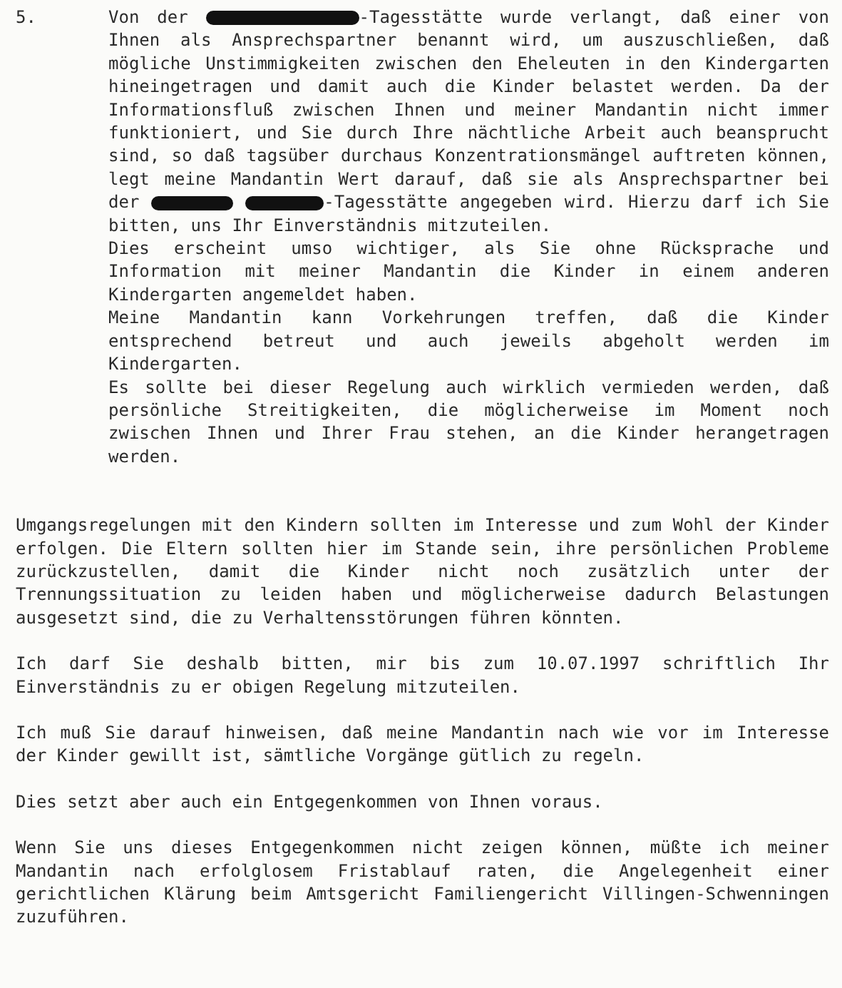5. Von der -Tagesstätte wurde verlangt, daß einer von Ihnen als Ansprechspartner benannt wird, um auszuschließen, daß mögliche Unstimmigkeiten zwischen den Eheleuten in den Kindergarten hineingetragen und damit auch die Kinder belastet werden. Da der Informationsfluß zwischen Ihnen und meiner Mandantin nicht immer funktioniert, und Sie durch Ihre nächtliche Arbeit auch beansprucht sind, so daß tagsüber durchaus Konzentrationsmängel auftreten können, legt meine Mandantin Wert darauf, daß sie als Ansprechspartner bei der -Tagesstätte angegeben wird. Hierzu darf ich Sie bitten, uns Ihr Einverständnis mitzuteilen.
Dies erscheint umso wichtiger, als Sie ohne Rücksprache und Information mit meiner Mandantin die Kinder in einem anderen Kindergarten angemeldet haben.
Meine Mandantin kann Vorkehrungen treffen, daß die Kinder entsprechend betreut und auch jeweils abgeholt werden im Kindergarten.
Es sollte bei dieser Regelung auch wirklich vermieden werden, daß persönliche Streitigkeiten, die möglicherweise im Moment noch zwischen Ihnen und Ihrer Frau stehen, an die Kinder herangetragen werden.
Umgangsregelungen mit den Kindern sollten im Interesse und zum Wohl der Kinder erfolgen. Die Eltern sollten hier im Stande sein, ihre persönlichen Probleme zurückzustellen, damit die Kinder nicht noch zusätzlich unter der Trennungssituation zu leiden haben und möglicherweise dadurch Belastungen ausgesetzt sind, die zu Verhaltensstörungen führen könnten.
Ich darf Sie deshalb bitten, mir bis zum 10.07.1997 schriftlich Ihr Einverständnis zu er obigen Regelung mitzuteilen.
Ich muß Sie darauf hinweisen, daß meine Mandantin nach wie vor im Interesse der Kinder gewillt ist, sämtliche Vorgänge gütlich zu regeln.
Dies setzt aber auch ein Entgegenkommen von Ihnen voraus.
Wenn Sie uns dieses Entgegenkommen nicht zeigen können, müßte ich meiner Mandantin nach erfolglosem Fristablauf raten, die Angelegenheit einer gerichtlichen Klärung beim Amtsgericht Familiengericht Villingen-Schwenningen zuzuführen.